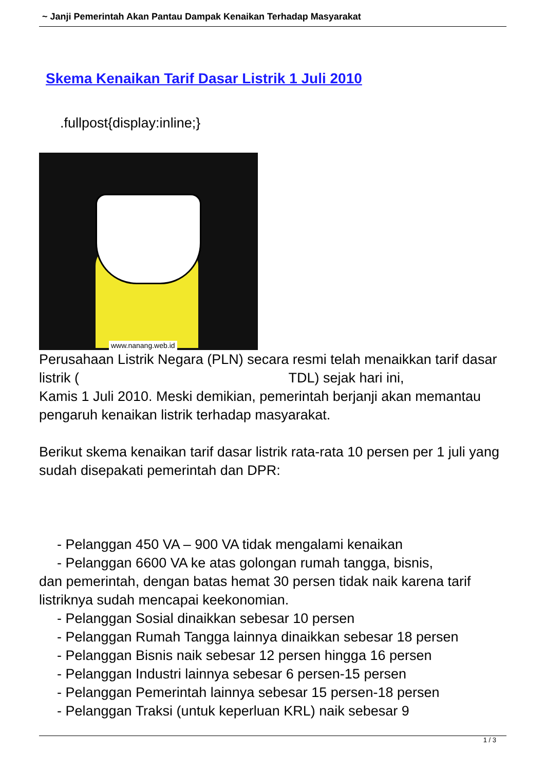~ Janji Pemerintah Akan Pantau Dampak Kenaikan Terhadap Masyarakat
Skema Kenaikan Tarif Dasar Listrik 1 Juli 2010
.fullpost{display:inline;}
www.nanang.web.id
Perusahaan Listrik Negara (PLN) secara resmi telah menaikkan tarif dasar listrik ( TDL) sejak hari ini,
Kamis 1 Juli 2010. Meski demikian, pemerintah berjanji akan memantau pengaruh kenaikan listrik terhadap masyarakat.
Berikut skema kenaikan tarif dasar listrik rata-rata 10 persen per 1 juli yang sudah disepakati pemerintah dan DPR:
- Pelanggan 450 VA – 900 VA tidak mengalami kenaikan
- Pelanggan 6600 VA ke atas golongan rumah tangga, bisnis,
dan pemerintah, dengan batas hemat 30 persen tidak naik karena tarif listriknya sudah mencapai keekonomian.
- Pelanggan Sosial dinaikkan sebesar 10 persen
- Pelanggan Rumah Tangga lainnya dinaikkan sebesar 18 persen
- Pelanggan Bisnis naik sebesar 12 persen hingga 16 persen
- Pelanggan Industri lainnya sebesar 6 persen-15 persen
- Pelanggan Pemerintah lainnya sebesar 15 persen-18 persen
- Pelanggan Traksi (untuk keperluan KRL) naik sebesar 9
1 / 3